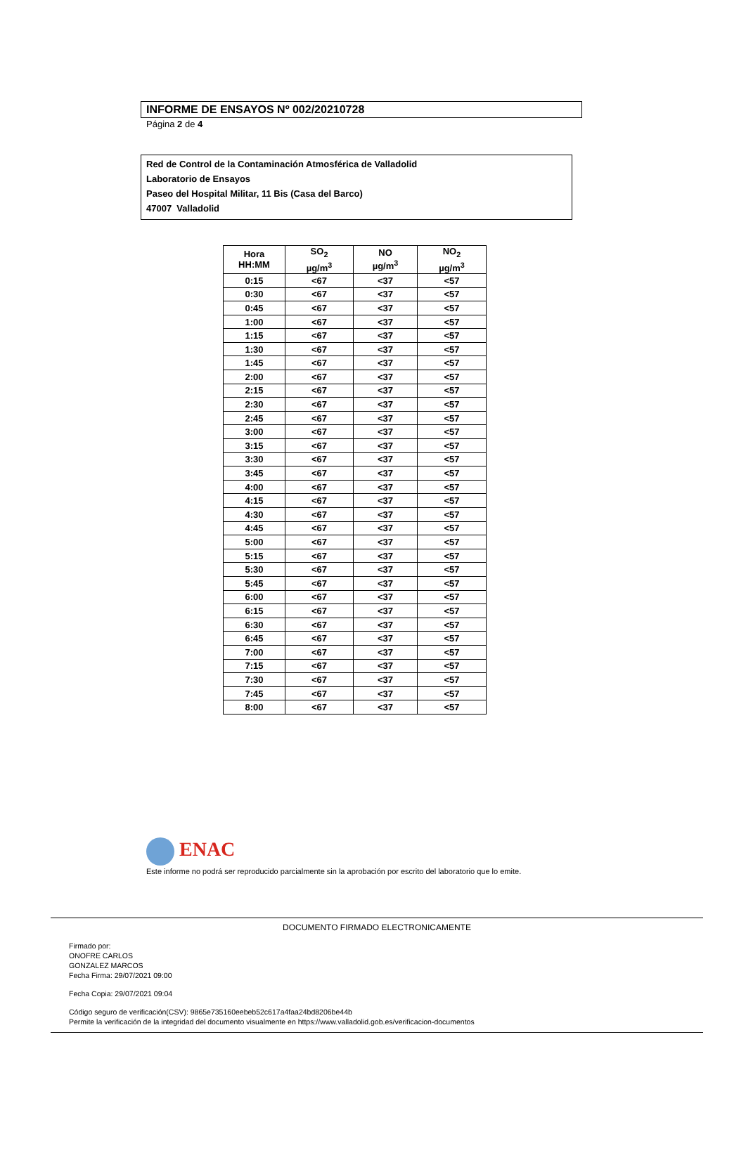INFORME DE ENSAYOS Nº 002/20210728
Página 2 de 4
Red de Control de la Contaminación Atmosférica de Valladolid
Laboratorio de Ensayos
Paseo del Hospital Militar, 11 Bis (Casa del Barco)
47007 Valladolid
| Hora HH:MM | SO<sub>2</sub> µg/m<sup>3</sup> | NO µg/m<sup>3</sup> | NO<sub>2</sub> µg/m<sup>3</sup> |
| --- | --- | --- | --- |
| 0:15 | <67 | <37 | <57 |
| 0:30 | <67 | <37 | <57 |
| 0:45 | <67 | <37 | <57 |
| 1:00 | <67 | <37 | <57 |
| 1:15 | <67 | <37 | <57 |
| 1:30 | <67 | <37 | <57 |
| 1:45 | <67 | <37 | <57 |
| 2:00 | <67 | <37 | <57 |
| 2:15 | <67 | <37 | <57 |
| 2:30 | <67 | <37 | <57 |
| 2:45 | <67 | <37 | <57 |
| 3:00 | <67 | <37 | <57 |
| 3:15 | <67 | <37 | <57 |
| 3:30 | <67 | <37 | <57 |
| 3:45 | <67 | <37 | <57 |
| 4:00 | <67 | <37 | <57 |
| 4:15 | <67 | <37 | <57 |
| 4:30 | <67 | <37 | <57 |
| 4:45 | <67 | <37 | <57 |
| 5:00 | <67 | <37 | <57 |
| 5:15 | <67 | <37 | <57 |
| 5:30 | <67 | <37 | <57 |
| 5:45 | <67 | <37 | <57 |
| 6:00 | <67 | <37 | <57 |
| 6:15 | <67 | <37 | <57 |
| 6:30 | <67 | <37 | <57 |
| 6:45 | <67 | <37 | <57 |
| 7:00 | <67 | <37 | <57 |
| 7:15 | <67 | <37 | <57 |
| 7:30 | <67 | <37 | <57 |
| 7:45 | <67 | <37 | <57 |
| 8:00 | <67 | <37 | <57 |
ENAC
Este informe no podrá ser reproducido parcialmente sin la aprobación por escrito del laboratorio que lo emite.
DOCUMENTO FIRMADO ELECTRONICAMENTE
Firmado por:
ONOFRE CARLOS
GONZALEZ MARCOS
Fecha Firma: 29/07/2021 09:00
Fecha Copia: 29/07/2021 09:04
Código seguro de verificación(CSV): 9865e735160eebeb52c617a4faa24bd8206be44b
Permite la verificación de la integridad del documento visualmente en https://www.valladolid.gob.es/verificacion-documentos